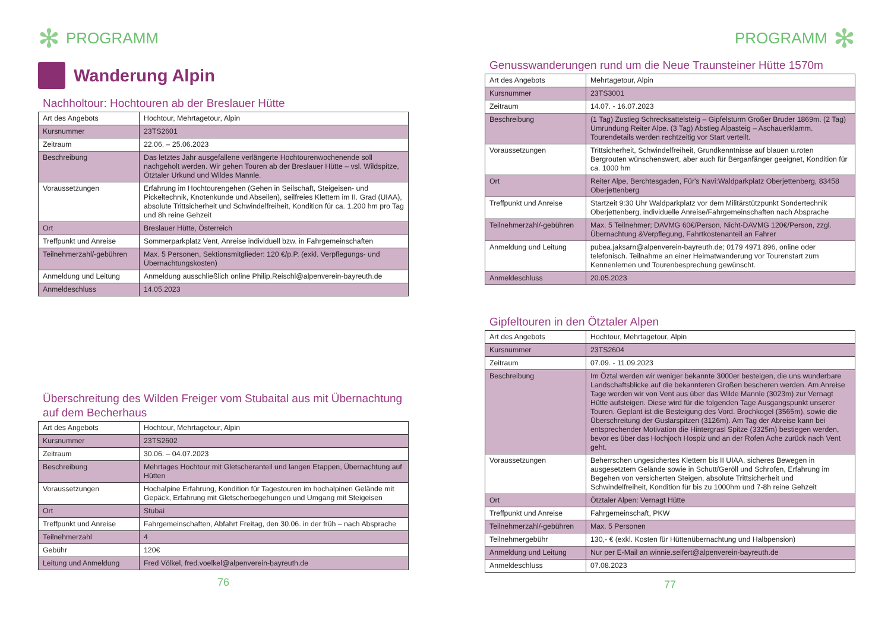✻ PROGRAMM
Wanderung Alpin
Nachholtour: Hochtouren ab der Breslauer Hütte
| Art des Angebots | Hochtour, Mehrtagetour, Alpin |
| Kursnummer | 23TS2601 |
| Zeitraum | 22.06. – 25.06.2023 |
| Beschreibung | Das letztes Jahr ausgefallene verlängerte Hochtourenwochenende soll nachgeholt werden. Wir gehen Touren ab der Breslauer Hütte – vsl. Wildspitze, Ötztaler Urkund und Wildes Mannle. |
| Voraussetzungen | Erfahrung im Hochtourengehen (Gehen in Seilschaft, Steigeisen- und Pickeltechnik, Knotenkunde und Abseilen), seilfreies Klettern im II. Grad (UIAA), absolute Trittsicherheit und Schwindelfreiheit, Kondition für ca. 1.200 hm pro Tag und 8h reine Gehzeit |
| Ort | Breslauer Hütte, Österreich |
| Treffpunkt und Anreise | Sommerparkplatz Vent, Anreise individuell bzw. in Fahrgemeinschaften |
| Teilnehmerzahl/-gebühren | Max. 5 Personen, Sektionsmitglieder: 120 €/p.P. (exkl. Verpflegungs- und Übernachtungskosten) |
| Anmeldung und Leitung | Anmeldung ausschließlich online Philip.Reischl@alpenverein-bayreuth.de |
| Anmeldeschluss | 14.05.2023 |
Überschreitung des Wilden Freiger vom Stubaital aus mit Übernachtung auf dem Becherhaus
| Art des Angebots | Hochtour, Mehrtagetour, Alpin |
| Kursnummer | 23TS2602 |
| Zeitraum | 30.06. – 04.07.2023 |
| Beschreibung | Mehrtages Hochtour mit Gletscheranteil und langen Etappen, Übernachtung auf Hütten |
| Voraussetzungen | Hochalpine Erfahrung, Kondition für Tagestouren im hochalpinen Gelände mit Gepäck, Erfahrung mit Gletscherbegehungen und Umgang mit Steigeisen |
| Ort | Stubai |
| Treffpunkt und Anreise | Fahrgemeinschaften, Abfahrt Freitag, den 30.06. in der früh – nach Absprache |
| Teilnehmerzahl | 4 |
| Gebühr | 120€ |
| Leitung und Anmeldung | Fred Völkel, fred.voelkel@alpenverein-bayreuth.de |
76
PROGRAMM ✻
Genusswanderungen rund um die Neue Traunsteiner Hütte 1570m
| Art des Angebots | Mehrtagetour, Alpin |
| Kursnummer | 23TS3001 |
| Zeitraum | 14.07. - 16.07.2023 |
| Beschreibung | (1 Tag) Zustieg Schrecksattelsteig – Gipfelsturm Großer Bruder 1869m. (2 Tag) Umrundung Reiter Alpe. (3 Tag) Abstieg Alpasteig – Aschauerklamm. Tourendetails werden rechtzeitig vor Start verteilt. |
| Voraussetzungen | Trittsicherheit, Schwindelfreiheit, Grundkenntnisse auf blauen u.roten Bergrouten wünschenswert, aber auch für Berganfänger geeignet, Kondition für ca. 1000 hm |
| Ort | Reiter Alpe, Berchtesgaden, Für's Navi:Waldparkplatz Oberjettenberg, 83458 Oberjettenberg |
| Treffpunkt und Anreise | Startzeit 9:30 Uhr Waldparkplatz vor dem Militärstützpunkt Sondertechnik Oberjettenberg, individuelle Anreise/Fahrgemeinschaften nach Absprache |
| Teilnehmerzahl/-gebühren | Max. 5 Teilnehmer; DAVMG 60€/Person, Nicht-DAVMG 120€/Person, zzgl. Übernachtung &Verpflegung, Fahrtkostenanteil an Fahrer |
| Anmeldung und Leitung | pubea.jaksarn@alpenverein-bayreuth.de; 0179 4971 896, online oder telefonisch. Teilnahme an einer Heimatwanderung vor Tourenstart zum Kennenlernen und Tourenbesprechung gewünscht. |
| Anmeldeschluss | 20.05.2023 |
Gipfeltouren in den Ötztaler Alpen
| Art des Angebots | Hochtour, Mehrtagetour, Alpin |
| Kursnummer | 23TS2604 |
| Zeitraum | 07.09. - 11.09.2023 |
| Beschreibung | Im Öztal werden wir weniger bekannte 3000er besteigen, die uns wunderbare Landschaftsblicke auf die bekannteren Großen bescheren werden. Am Anreise Tage werden wir von Vent aus über das Wilde Mannle (3023m) zur Vernagt Hütte aufsteigen. Diese wird für die folgenden Tage Ausgangspunkt unserer Touren. Geplant ist die Besteigung des Vord. Brochkogel (3565m), sowie die Überschreitung der Guslarspitzen (3126m). Am Tag der Abreise kann bei entsprechender Motivation die Hintergrasl Spitze (3325m) bestiegen werden, bevor es über das Hochjoch Hospiz und an der Rofen Ache zurück nach Vent geht. |
| Voraussetzungen | Beherrschen ungesichertes Klettern bis II UIAA, sicheres Bewegen in ausgesetztem Gelände sowie in Schutt/Geröll und Schrofen, Erfahrung im Begehen von versicherten Steigen, absolute Trittsicherheit und Schwindelfreiheit, Kondition für bis zu 1000hm und 7-8h reine Gehzeit |
| Ort | Ötztaler Alpen: Vernagt Hütte |
| Treffpunkt und Anreise | Fahrgemeinschaft, PKW |
| Teilnehmerzahl/-gebühren | Max. 5 Personen |
| Teilnehmergebühr | 130,- € (exkl. Kosten für Hüttenübernachtung und Halbpension) |
| Anmeldung und Leitung | Nur per E-Mail an winnie.seifert@alpenverein-bayreuth.de |
| Anmeldeschluss | 07.08.2023 |
77